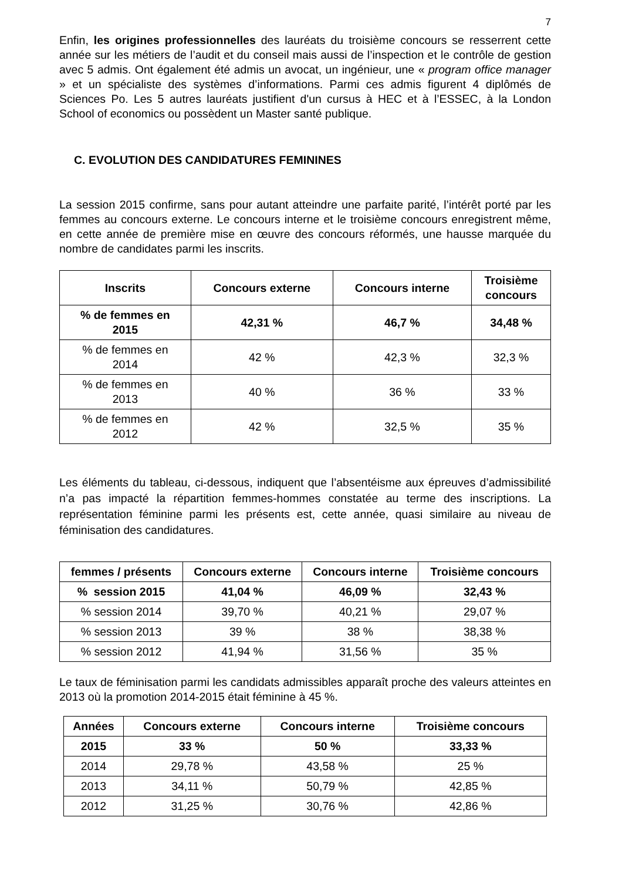7
Enfin, les origines professionnelles des lauréats du troisième concours se resserrent cette année sur les métiers de l’audit et du conseil mais aussi de l’inspection et le contrôle de gestion avec 5 admis. Ont également été admis un avocat, un ingénieur, une « program office manager » et un spécialiste des systèmes d’informations. Parmi ces admis figurent 4 diplômés de Sciences Po. Les 5 autres lauréats justifient d'un cursus à HEC et à l’ESSEC, à la London School of economics ou possèdent un Master santé publique.
C. EVOLUTION DES CANDIDATURES FEMININES
La session 2015 confirme, sans pour autant atteindre une parfaite parité, l’intérêt porté par les femmes au concours externe. Le concours interne et le troisième concours enregistrent même, en cette année de première mise en œuvre des concours réformés, une hausse marquée du nombre de candidates parmi les inscrits.
| Inscrits | Concours externe | Concours interne | Troisième concours |
| --- | --- | --- | --- |
| % de femmes en 2015 | 42,31 % | 46,7 % | 34,48 % |
| % de femmes en 2014 | 42 % | 42,3 % | 32,3 % |
| % de femmes en 2013 | 40 % | 36 % | 33 % |
| % de femmes en 2012 | 42 % | 32,5 % | 35 % |
Les éléments du tableau, ci-dessous, indiquent que l’absentéisme aux épreuves d’admissibilité n’a pas impacté la répartition femmes-hommes constatée au terme des inscriptions. La représentation féminine parmi les présents est, cette année, quasi similaire au niveau de féminisation des candidatures.
| femmes / présents | Concours externe | Concours interne | Troisième concours |
| --- | --- | --- | --- |
| % session 2015 | 41,04 % | 46,09 % | 32,43 % |
| % session 2014 | 39,70 % | 40,21 % | 29,07 % |
| % session 2013 | 39 % | 38 % | 38,38 % |
| % session 2012 | 41,94 % | 31,56 % | 35 % |
Le taux de féminisation parmi les candidats admissibles apparaît proche des valeurs atteintes en 2013 où la promotion 2014-2015 était féminine à 45 %.
| Années | Concours externe | Concours interne | Troisième concours |
| --- | --- | --- | --- |
| 2015 | 33 % | 50 % | 33,33 % |
| 2014 | 29,78 % | 43,58 % | 25 % |
| 2013 | 34,11 % | 50,79 % | 42,85 % |
| 2012 | 31,25 % | 30,76 % | 42,86 % |